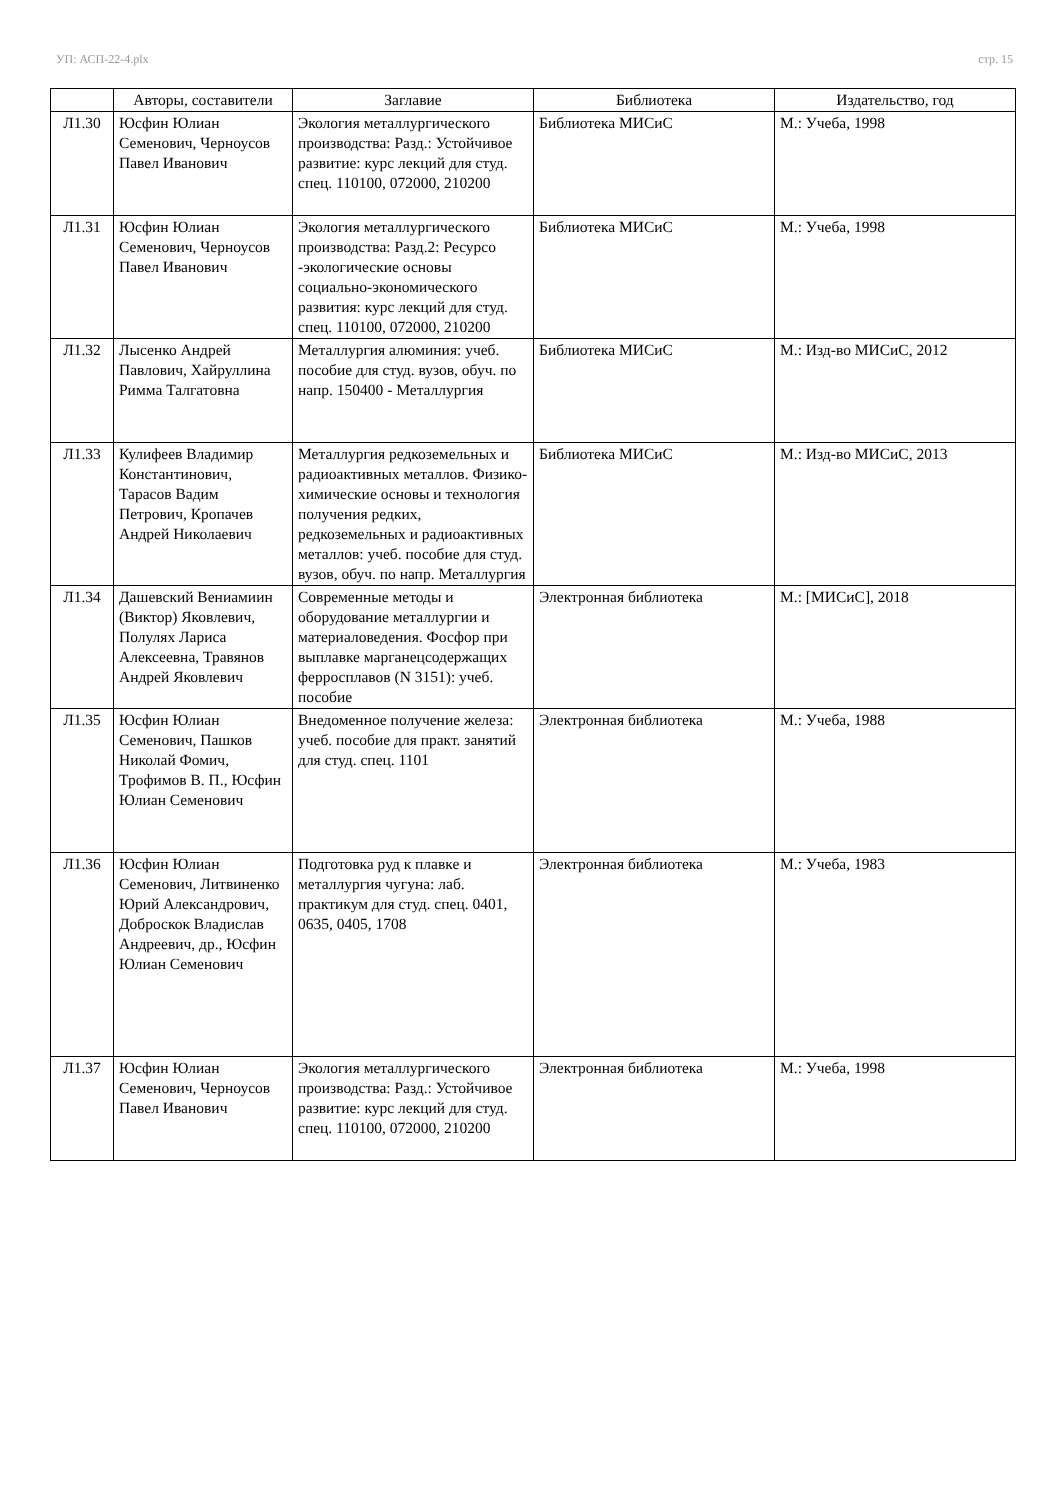УП: АСП-22-4.plx стр. 15
| | Авторы, составители | Заглавие | Библиотека | Издательство, год |
| --- | --- | --- | --- | --- |
| Л1.30 | Юсфин Юлиан Семенович, Черноусов Павел Иванович | Экология металлургического производства: Разд.: Устойчивое развитие: курс лекций для студ. спец. 110100, 072000, 210200 | Библиотека МИСиС | М.: Учеба, 1998 |
| Л1.31 | Юсфин Юлиан Семенович, Черноусов Павел Иванович | Экология металлургического производства: Разд.2: Ресурсо -экологические основы социально-экономического развития: курс лекций для студ. спец. 110100, 072000, 210200 | Библиотека МИСиС | М.: Учеба, 1998 |
| Л1.32 | Лысенко Андрей Павлович, Хайруллина Римма Талгатовна | Металлургия алюминия: учеб. пособие для студ. вузов, обуч. по напр. 150400 - Металлургия | Библиотека МИСиС | М.: Изд-во МИСиС, 2012 |
| Л1.33 | Кулифеев Владимир Константинович, Тарасов Вадим Петрович, Кропачев Андрей Николаевич | Металлургия редкоземельных и радиоактивных металлов. Физико-химические основы и технология получения редких, редкоземельных и радиоактивных металлов: учеб. пособие для студ. вузов, обуч. по напр. Металлургия | Библиотека МИСиС | М.: Изд-во МИСиС, 2013 |
| Л1.34 | Дашевский Вениамиин (Виктор) Яковлевич, Полулях Лариса Алексеевна, Травянов Андрей Яковлевич | Современные методы и оборудование металлургии и материаловедения. Фосфор при выплавке марганецсодержащих ферросплавов (N 3151): учеб. пособие | Электронная библиотека | М.: [МИСиС], 2018 |
| Л1.35 | Юсфин Юлиан Семенович, Пашков Николай Фомич, Трофимов В. П., Юсфин Юлиан Семенович | Внедоменное получение железа: учеб. пособие для практ. занятий для студ. спец. 1101 | Электронная библиотека | М.: Учеба, 1988 |
| Л1.36 | Юсфин Юлиан Семенович, Литвиненко Юрий Александрович, Доброскок Владислав Андреевич, др., Юсфин Юлиан Семенович | Подготовка руд к плавке и металлургия чугуна: лаб. практикум для студ. спец. 0401, 0635, 0405, 1708 | Электронная библиотека | М.: Учеба, 1983 |
| Л1.37 | Юсфин Юлиан Семенович, Черноусов Павел Иванович | Экология металлургического производства: Разд.: Устойчивое развитие: курс лекций для студ. спец. 110100, 072000, 210200 | Электронная библиотека | М.: Учеба, 1998 |